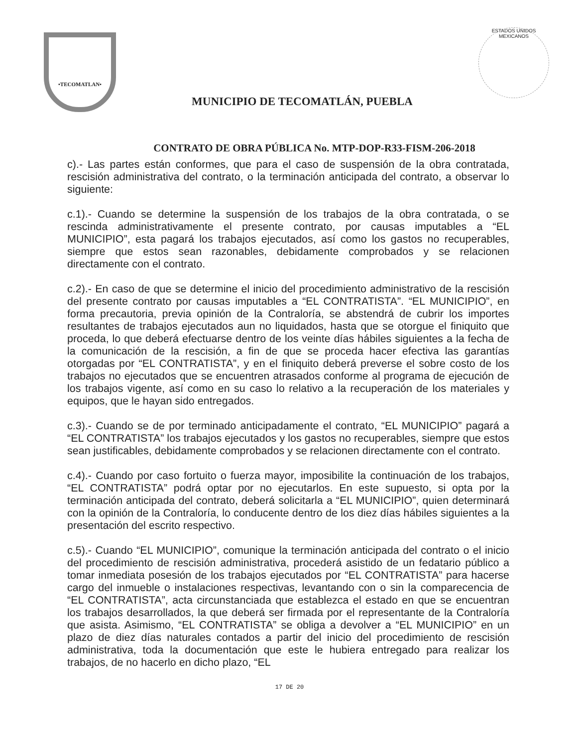•TECOMATLAN•
MUNICIPIO DE TECOMATLÁN, PUEBLA
ESTADOS UNIDOS MEXICANOS
CONTRATO DE OBRA PÚBLICA No. MTP-DOP-R33-FISM-206-2018
c).- Las partes están conformes, que para el caso de suspensión de la obra contratada, rescisión administrativa del contrato, o la terminación anticipada del contrato, a observar lo siguiente:
c.1).- Cuando se determine la suspensión de los trabajos de la obra contratada, o se rescinda administrativamente el presente contrato, por causas imputables a “EL MUNICIPIO”, esta pagará los trabajos ejecutados, así como los gastos no recuperables, siempre que estos sean razonables, debidamente comprobados y se relacionen directamente con el contrato.
c.2).- En caso de que se determine el inicio del procedimiento administrativo de la rescisión del presente contrato por causas imputables a “EL CONTRATISTA”. “EL MUNICIPIO”, en forma precautoria, previa opinión de la Contraloría, se abstendrá de cubrir los importes resultantes de trabajos ejecutados aun no liquidados, hasta que se otorgue el finiquito que proceda, lo que deberá efectuarse dentro de los veinte días hábiles siguientes a la fecha de la comunicación de la rescisión, a fin de que se proceda hacer efectiva las garantías otorgadas por “EL CONTRATISTA”, y en el finiquito deberá preverse el sobre costo de los trabajos no ejecutados que se encuentren atrasados conforme al programa de ejecución de los trabajos vigente, así como en su caso lo relativo a la recuperación de los materiales y equipos, que le hayan sido entregados.
c.3).- Cuando se de por terminado anticipadamente el contrato, “EL MUNICIPIO” pagará a “EL CONTRATISTA” los trabajos ejecutados y los gastos no recuperables, siempre que estos sean justificables, debidamente comprobados y se relacionen directamente con el contrato.
c.4).- Cuando por caso fortuito o fuerza mayor, imposibilite la continuación de los trabajos, “EL CONTRATISTA” podrá optar por no ejecutarlos. En este supuesto, si opta por la terminación anticipada del contrato, deberá solicitarla a “EL MUNICIPIO”, quien determinará con la opinión de la Contraloría, lo conducente dentro de los diez días hábiles siguientes a la presentación del escrito respectivo.
c.5).- Cuando “EL MUNICIPIO”, comunique la terminación anticipada del contrato o el inicio del procedimiento de rescisión administrativa, procederá asistido de un fedatario público a tomar inmediata posesión de los trabajos ejecutados por “EL CONTRATISTA” para hacerse cargo del inmueble o instalaciones respectivas, levantando con o sin la comparecencia de “EL CONTRATISTA”, acta circunstanciada que establezca el estado en que se encuentran los trabajos desarrollados, la que deberá ser firmada por el representante de la Contraloría que asista. Asimismo, “EL CONTRATISTA” se obliga a devolver a “EL MUNICIPIO” en un plazo de diez días naturales contados a partir del inicio del procedimiento de rescisión administrativa, toda la documentación que este le hubiera entregado para realizar los trabajos, de no hacerlo en dicho plazo, “EL
17 DE 20